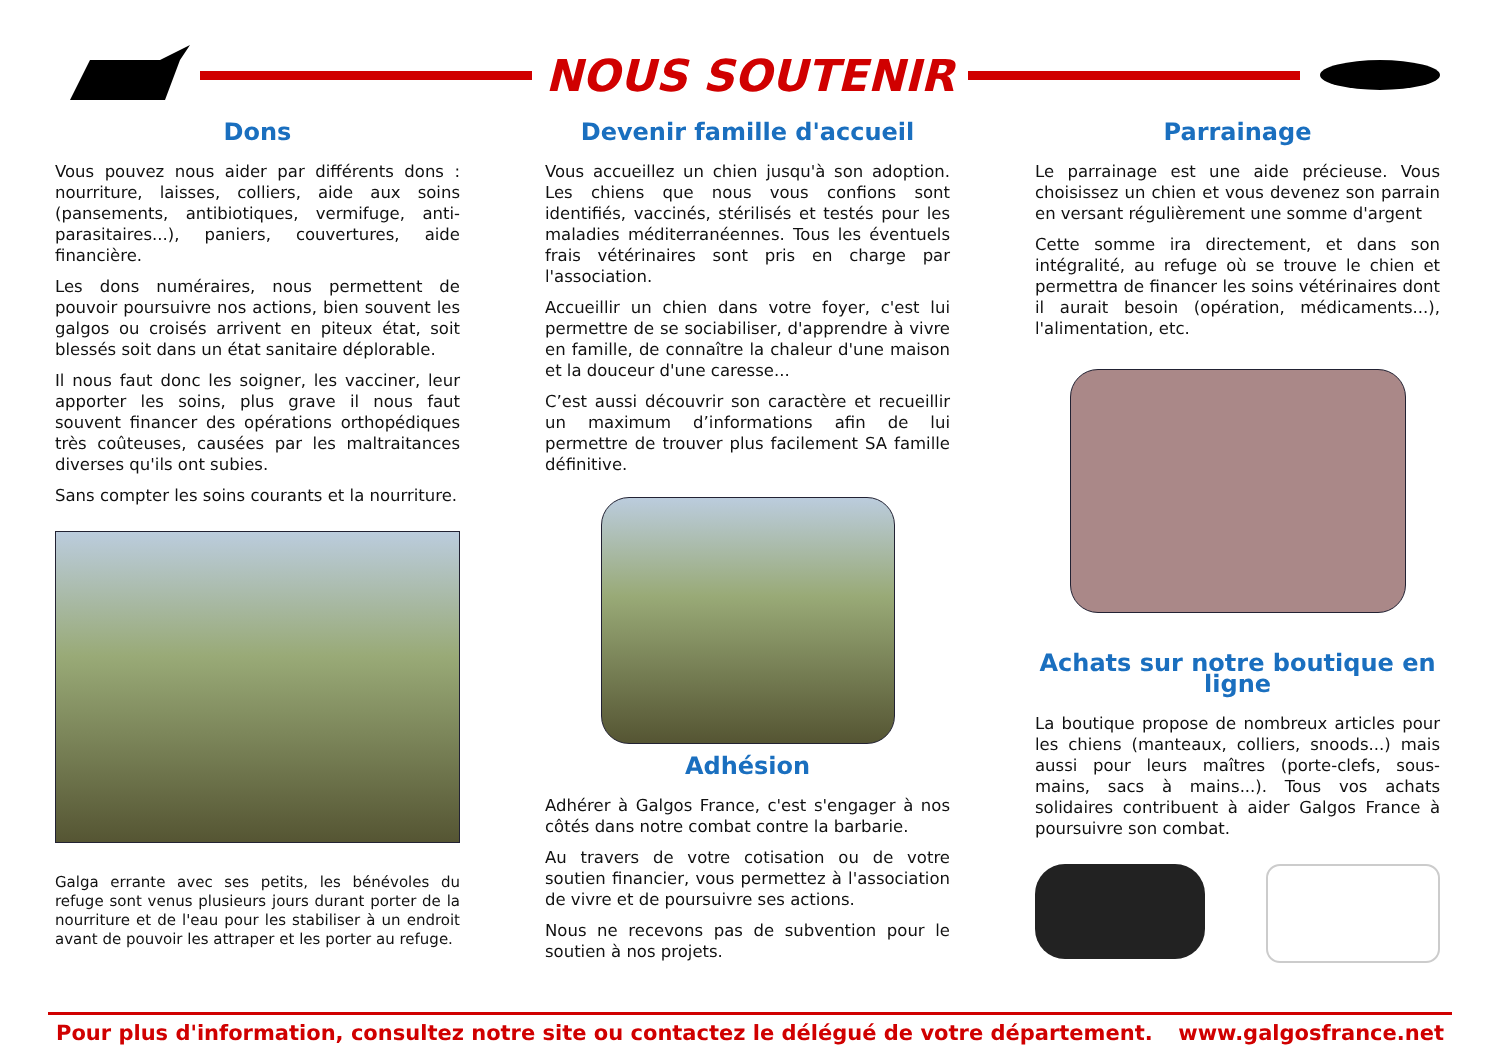NOUS SOUTENIR
Dons
Vous pouvez nous aider par différents dons : nourriture, laisses, colliers, aide aux soins (pansements, antibiotiques, vermifuge, anti-parasitaires...), paniers, couvertures, aide financière.
Les dons numéraires, nous permettent de pouvoir poursuivre nos actions, bien souvent les galgos ou croisés arrivent en piteux état, soit blessés soit dans un état sanitaire déplorable.
Il nous faut donc les soigner, les vacciner, leur apporter les soins, plus grave il nous faut souvent financer des opérations orthopédiques très coûteuses, causées par les maltraitances diverses qu'ils ont subies.
Sans compter les soins courants et la nourriture.
Galga errante avec ses petits, les bénévoles du refuge sont venus plusieurs jours durant porter de la nourriture et de l'eau pour les stabiliser à un endroit avant de pouvoir les attraper et les porter au refuge.
Devenir famille d'accueil
Vous accueillez un chien jusqu'à son adoption. Les chiens que nous vous confions sont identifiés, vaccinés, stérilisés et testés pour les maladies méditerranéennes. Tous les éventuels frais vétérinaires sont pris en charge par l'association.
Accueillir un chien dans votre foyer, c'est lui permettre de se sociabiliser, d'apprendre à vivre en famille, de connaître la chaleur d'une maison et la douceur d'une caresse...
C’est aussi découvrir son caractère et recueillir un maximum d’informations afin de lui permettre de trouver plus facilement SA famille définitive.
Adhésion
Adhérer à Galgos France, c'est s'engager à nos côtés dans notre combat contre la barbarie.
Au travers de votre cotisation ou de votre soutien financier, vous permettez à l'association de vivre et de poursuivre ses actions.
Nous ne recevons pas de subvention pour le soutien à nos projets.
Parrainage
Le parrainage est une aide précieuse. Vous choisissez un chien et vous devenez son parrain en versant régulièrement une somme d'argent
Cette somme ira directement, et dans son intégralité, au refuge où se trouve le chien et permettra de financer les soins vétérinaires dont il aurait besoin (opération, médicaments...), l'alimentation, etc.
Achats sur notre boutique en ligne
La boutique propose de nombreux articles pour les chiens (manteaux, colliers, snoods...) mais aussi pour leurs maîtres (porte-clefs, sous-mains, sacs à mains...). Tous vos achats solidaires contribuent à aider Galgos France à poursuivre son combat.
Pour plus d'information, consultez notre site ou contactez le délégué de votre département. www.galgosfrance.net